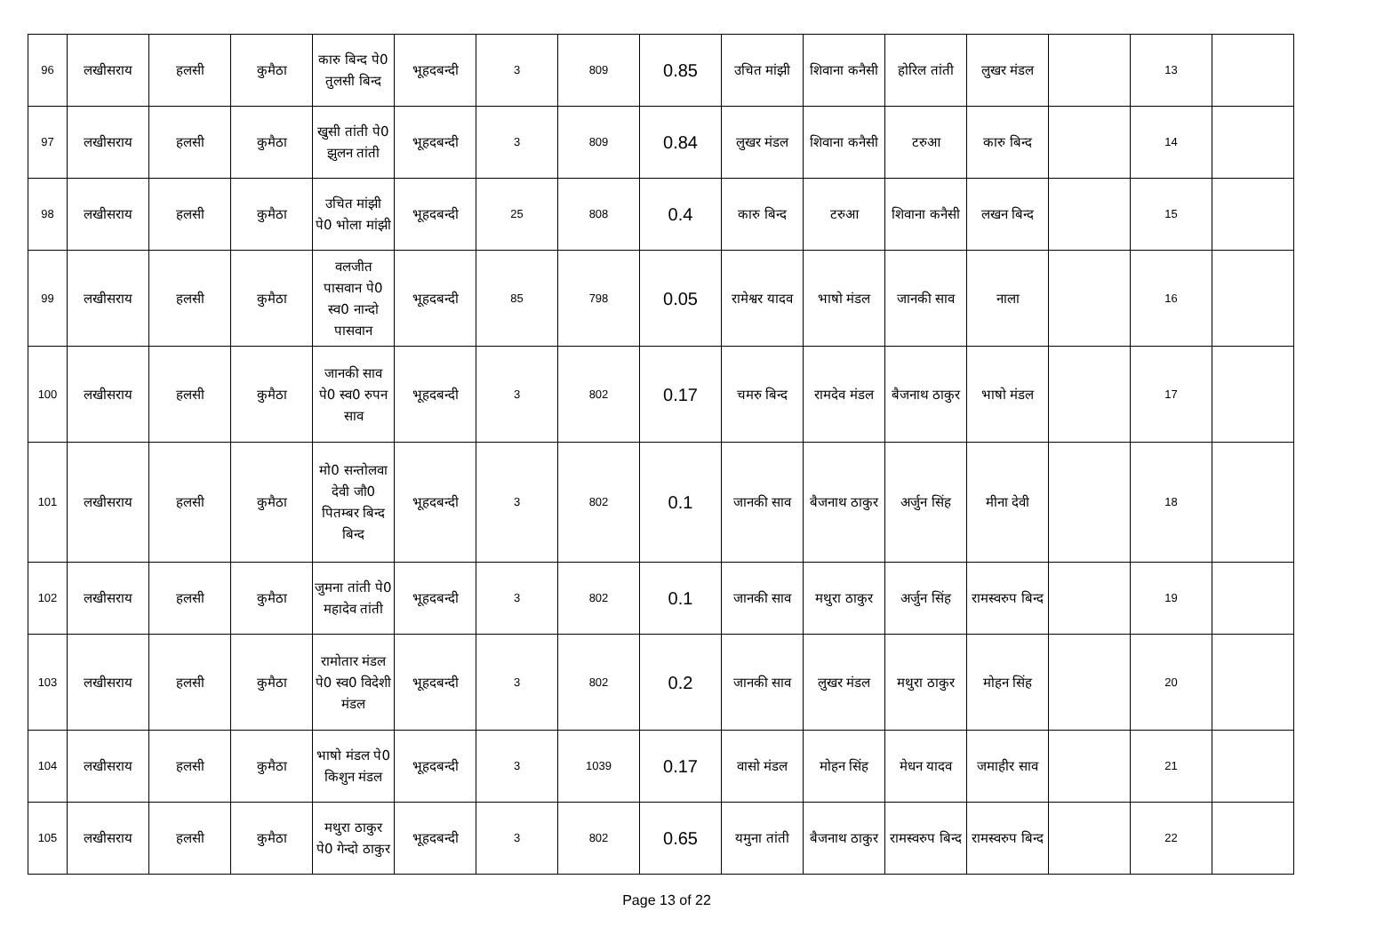| 96 | लखीसराय | हलसी | कुमैठा | कारु बिन्द पे0 तुलसी बिन्द | भूहदबन्दी | 3 | 809 | 0.85 | उचित मांझी | शिवाना कनैसी | होरिल तांती | लुखर मंडल | | 13 | |
| 97 | लखीसराय | हलसी | कुमैठा | खुसी तांती पे0 झुलन तांती | भूहदबन्दी | 3 | 809 | 0.84 | लुखर मंडल | शिवाना कनैसी | टरुआ | कारु बिन्द | | 14 | |
| 98 | लखीसराय | हलसी | कुमैठा | उचित मांझी पे0 भोला मांझी | भूहदबन्दी | 25 | 808 | 0.4 | कारु बिन्द | टरुआ | शिवाना कनैसी | लखन बिन्द | | 15 | |
| 99 | लखीसराय | हलसी | कुमैठा | वलजीत पासवान पे0 स्व0 नान्दो पासवान | भूहदबन्दी | 85 | 798 | 0.05 | रामेश्वर यादव | भाषो मंडल | जानकी साव | नाला | | 16 | |
| 100 | लखीसराय | हलसी | कुमैठा | जानकी साव पे0 स्व0 रुपन साव | भूहदबन्दी | 3 | 802 | 0.17 | चमरु बिन्द | रामदेव मंडल | बैजनाथ ठाकुर | भाषो मंडल | | 17 | |
| 101 | लखीसराय | हलसी | कुमैठा | मो0 सन्तोलवा देवी जौ0 पितम्बर बिन्द बिन्द | भूहदबन्दी | 3 | 802 | 0.1 | जानकी साव | बैजनाथ ठाकुर | अर्जुन सिंह | मीना देवी | | 18 | |
| 102 | लखीसराय | हलसी | कुमैठा | जुमना तांती पे0 महादेव तांती | भूहदबन्दी | 3 | 802 | 0.1 | जानकी साव | मथुरा ठाकुर | अर्जुन सिंह | रामस्वरुप बिन्द | | 19 | |
| 103 | लखीसराय | हलसी | कुमैठा | रामोतार मंडल पे0 स्व0 विदेशी मंडल | भूहदबन्दी | 3 | 802 | 0.2 | जानकी साव | लुखर मंडल | मथुरा ठाकुर | मोहन सिंह | | 20 | |
| 104 | लखीसराय | हलसी | कुमैठा | भाषो मंडल पे0 किशुन मंडल | भूहदबन्दी | 3 | 1039 | 0.17 | वासो मंडल | मोहन सिंह | मेधन यादव | जमाहीर साव | | 21 | |
| 105 | लखीसराय | हलसी | कुमैठा | मथुरा ठाकुर पे0 गेन्दो ठाकुर | भूहदबन्दी | 3 | 802 | 0.65 | यमुना तांती | बैजनाथ ठाकुर | रामस्वरुप बिन्द | रामस्वरुप बिन्द | | 22 | |
Page 13 of 22